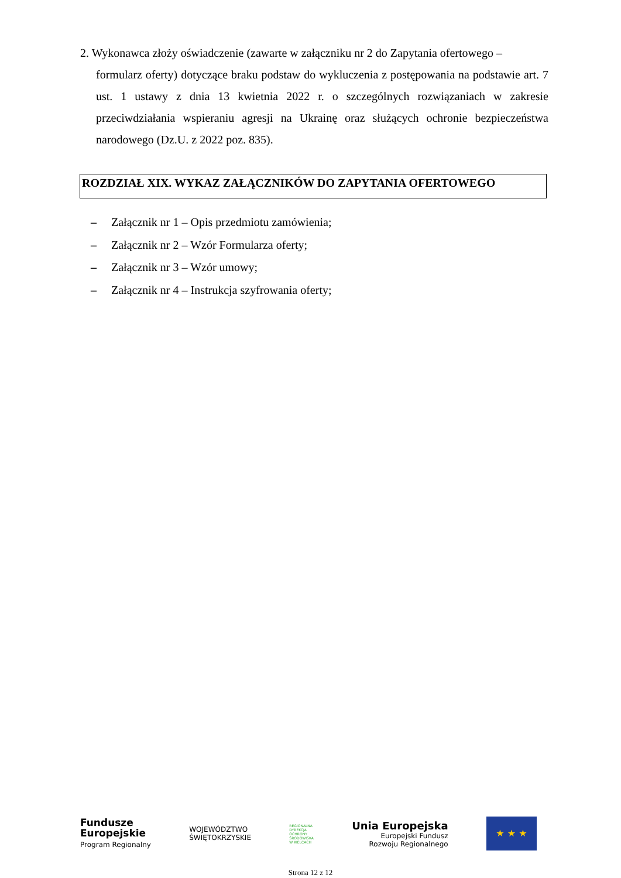2. Wykonawca złoży oświadczenie (zawarte w załączniku nr 2 do Zapytania ofertowego –
formularz oferty) dotyczące braku podstaw do wykluczenia z postępowania na podstawie art. 7 ust. 1 ustawy z dnia 13 kwietnia 2022 r. o szczególnych rozwiązaniach w zakresie przeciwdziałania wspieraniu agresji na Ukrainę oraz służących ochronie bezpieczeństwa narodowego (Dz.U. z 2022 poz. 835).
ROZDZIAŁ XIX. WYKAZ ZAŁĄCZNIKÓW DO ZAPYTANIA OFERTOWEGO
– Załącznik nr 1 – Opis przedmiotu zamówienia;
– Załącznik nr 2 – Wzór Formularza oferty;
– Załącznik nr 3 – Wzór umowy;
– Załącznik nr 4 – Instrukcja szyfrowania oferty;
Fundusze
Europejskie
Program Regionalny
WOJEWÓDZTWO
ŚWIĘTOKRZYSKIE
REGIONALNA
DYREKCJA
OCHRONY
ŚRODOWISKA
W KIELCACH
Unia Europejska
Europejski Fundusz
Rozwoju Regionalnego
★ ★ ★
Strona 12 z 12